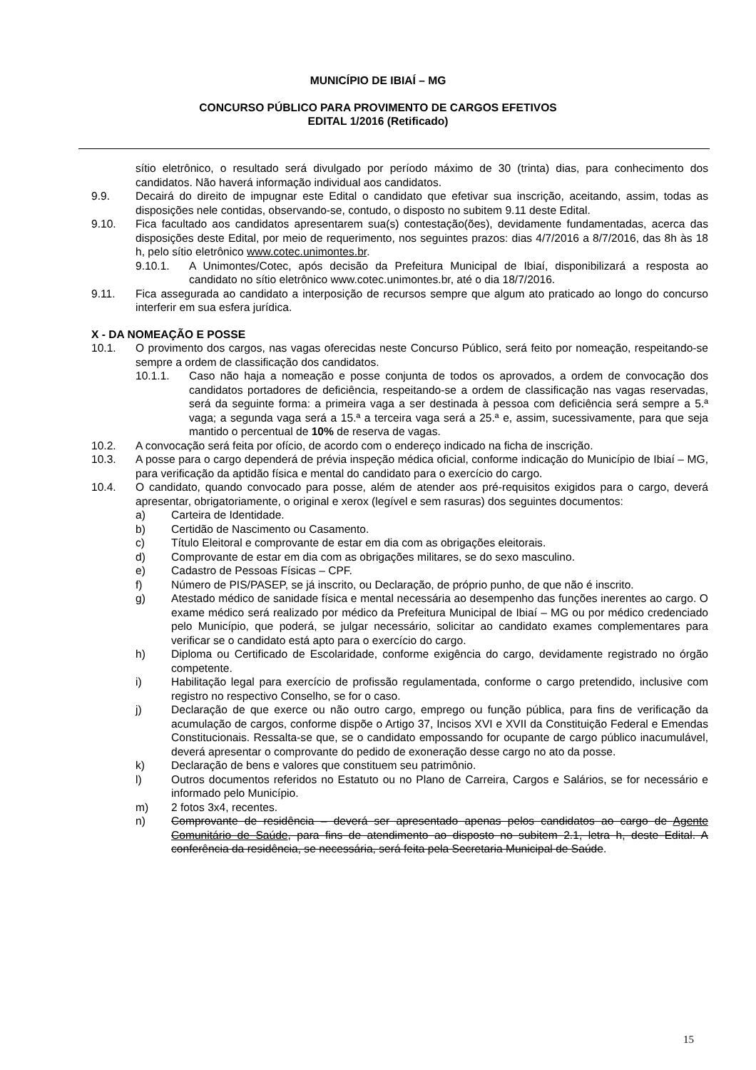MUNICÍPIO DE IBIAÍ – MG
CONCURSO PÚBLICO PARA PROVIMENTO DE CARGOS EFETIVOS
EDITAL 1/2016 (Retificado)
sítio eletrônico, o resultado será divulgado por período máximo de 30 (trinta) dias, para conhecimento dos candidatos. Não haverá informação individual aos candidatos.
9.9. Decairá do direito de impugnar este Edital o candidato que efetivar sua inscrição, aceitando, assim, todas as disposições nele contidas, observando-se, contudo, o disposto no subitem 9.11 deste Edital.
9.10. Fica facultado aos candidatos apresentarem sua(s) contestação(ões), devidamente fundamentadas, acerca das disposições deste Edital, por meio de requerimento, nos seguintes prazos: dias 4/7/2016 a 8/7/2016, das 8h às 18 h, pelo sítio eletrônico www.cotec.unimontes.br.
9.10.1. A Unimontes/Cotec, após decisão da Prefeitura Municipal de Ibiaí, disponibilizará a resposta ao candidato no sítio eletrônico www.cotec.unimontes.br, até o dia 18/7/2016.
9.11. Fica assegurada ao candidato a interposição de recursos sempre que algum ato praticado ao longo do concurso interferir em sua esfera jurídica.
X - DA NOMEAÇÃO E POSSE
10.1. O provimento dos cargos, nas vagas oferecidas neste Concurso Público, será feito por nomeação, respeitando-se sempre a ordem de classificação dos candidatos.
10.1.1. Caso não haja a nomeação e posse conjunta de todos os aprovados, a ordem de convocação dos candidatos portadores de deficiência, respeitando-se a ordem de classificação nas vagas reservadas, será da seguinte forma: a primeira vaga a ser destinada à pessoa com deficiência será sempre a 5.ª vaga; a segunda vaga será a 15.ª a terceira vaga será a 25.ª e, assim, sucessivamente, para que seja mantido o percentual de 10% de reserva de vagas.
10.2. A convocação será feita por ofício, de acordo com o endereço indicado na ficha de inscrição.
10.3. A posse para o cargo dependerá de prévia inspeção médica oficial, conforme indicação do Município de Ibiaí – MG, para verificação da aptidão física e mental do candidato para o exercício do cargo.
10.4. O candidato, quando convocado para posse, além de atender aos pré-requisitos exigidos para o cargo, deverá apresentar, obrigatoriamente, o original e xerox (legível e sem rasuras) dos seguintes documentos:
a) Carteira de Identidade.
b) Certidão de Nascimento ou Casamento.
c) Título Eleitoral e comprovante de estar em dia com as obrigações eleitorais.
d) Comprovante de estar em dia com as obrigações militares, se do sexo masculino.
e) Cadastro de Pessoas Físicas – CPF.
f) Número de PIS/PASEP, se já inscrito, ou Declaração, de próprio punho, de que não é inscrito.
g) Atestado médico de sanidade física e mental necessária ao desempenho das funções inerentes ao cargo. O exame médico será realizado por médico da Prefeitura Municipal de Ibiaí – MG ou por médico credenciado pelo Município, que poderá, se julgar necessário, solicitar ao candidato exames complementares para verificar se o candidato está apto para o exercício do cargo.
h) Diploma ou Certificado de Escolaridade, conforme exigência do cargo, devidamente registrado no órgão competente.
i) Habilitação legal para exercício de profissão regulamentada, conforme o cargo pretendido, inclusive com registro no respectivo Conselho, se for o caso.
j) Declaração de que exerce ou não outro cargo, emprego ou função pública, para fins de verificação da acumulação de cargos, conforme dispõe o Artigo 37, Incisos XVI e XVII da Constituição Federal e Emendas Constitucionais. Ressalta-se que, se o candidato empossando for ocupante de cargo público inacumulável, deverá apresentar o comprovante do pedido de exoneração desse cargo no ato da posse.
k) Declaração de bens e valores que constituem seu patrimônio.
l) Outros documentos referidos no Estatuto ou no Plano de Carreira, Cargos e Salários, se for necessário e informado pelo Município.
m) 2 fotos 3x4, recentes.
n) Comprovante de residência – deverá ser apresentado apenas pelos candidatos ao cargo de Agente Comunitário de Saúde, para fins de atendimento ao disposto no subitem 2.1, letra h, deste Edital. A conferência da residência, se necessária, será feita pela Secretaria Municipal de Saúde.
15